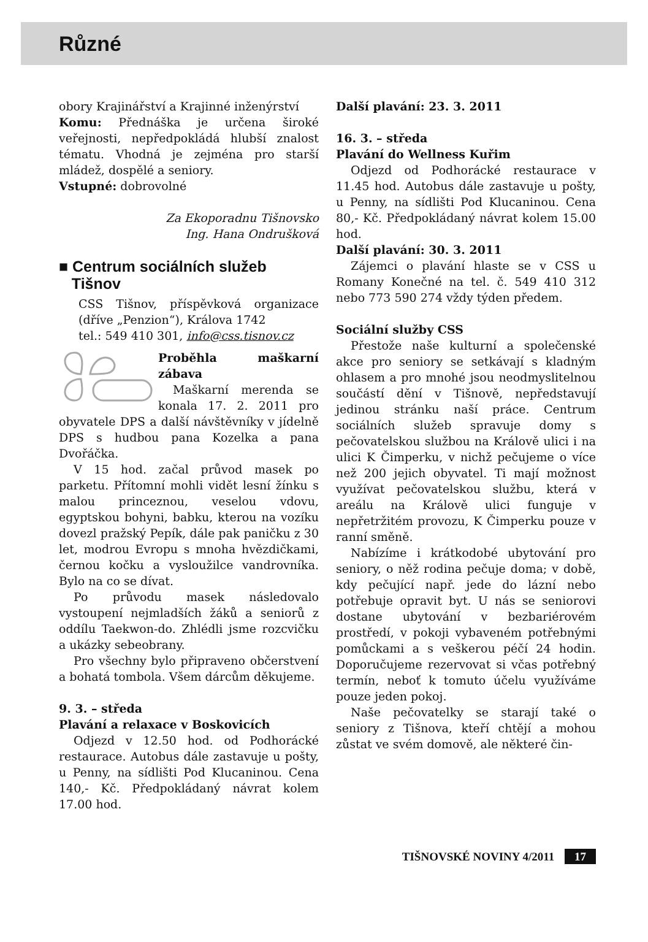Různé
obory Krajinářství a Krajinné inženýrství
Komu: Přednáška je určena široké veřejnosti, nepředpokládá hlubší znalost tématu. Vhodná je zejména pro starší mládež, dospělé a seniory.
Vstupné: dobrovolné
Za Ekoporadnu Tišnovsko
Ing. Hana Ondrušková
■ Centrum sociálních služeb
Tišnov
CSS Tišnov, příspěvková organizace (dříve „Penzion“), Králova 1742
tel.: 549 410 301, info@css.tisnov.cz
Proběhla maškarní zábava
Maškarní merenda se konala 17. 2. 2011 pro obyvatele DPS a další návštěvníky v jídelně DPS s hudbou pana Kozelka a pana Dvořáčka.
V 15 hod. začal průvod masek po parketu. Přítomní mohli vidět lesní žínku s malou princeznou, veselou vdovu, egyptskou bohyni, babku, kterou na vozíku dovezl pražský Pepík, dále pak paničku z 30 let, modrou Evropu s mnoha hvězdičkami, černou kočku a vysloužilce vandrovníka. Bylo na co se dívat.
Po průvodu masek následovalo vystoupení nejmladších žáků a seniorů z oddílu Taekwon-do. Zhlédli jsme rozcvičku a ukázky sebeobrany.
Pro všechny bylo připraveno občerstvení a bohatá tombola. Všem dárcům děkujeme.
9. 3. – středa
Plavání a relaxace v Boskovicích
Odjezd v 12.50 hod. od Podhorácké restaurace. Autobus dále zastavuje u pošty, u Penny, na sídlišti Pod Klucaninou. Cena 140,- Kč. Předpokládaný návrat kolem 17.00 hod.
Další plavání: 23. 3. 2011
16. 3. – středa
Plavání do Wellness Kuřim
Odjezd od Podhorácké restaurace v 11.45 hod. Autobus dále zastavuje u pošty, u Penny, na sídlišti Pod Klucaninou. Cena 80,- Kč. Předpokládaný návrat kolem 15.00 hod.
Další plavání: 30. 3. 2011
Zájemci o plavání hlaste se v CSS u Romany Konečné na tel. č. 549 410 312 nebo 773 590 274 vždy týden předem.
Sociální služby CSS
Přestože naše kulturní a společenské akce pro seniory se setkávají s kladným ohlasem a pro mnohé jsou neodmyslitelnou součástí dění v Tišnově, nepředstavují jedinou stránku naší práce. Centrum sociálních služeb spravuje domy s pečovatelskou službou na Králově ulici i na ulici K Čimperku, v nichž pečujeme o více než 200 jejich obyvatel. Ti mají možnost využívat pečovatelskou službu, která v areálu na Králově ulici funguje v nepřetržitém provozu, K Čimperku pouze v ranní směně.
Nabízíme i krátkodobé ubytování pro seniory, o něž rodina pečuje doma; v době, kdy pečující např. jede do lázní nebo potřebuje opravit byt. U nás se seniorovi dostane ubytování v bezbariérovém prostředí, v pokoji vybaveném potřebnými pomůckami a s veškerou péčí 24 hodin. Doporučujeme rezervovat si včas potřebný termín, neboť k tomuto účelu využíváme pouze jeden pokoj.
Naše pečovatelky se starají také o seniory z Tišnova, kteří chtějí a mohou zůstat ve svém domově, ale některé čin-
TIŠNOVSKÉ NOVINY 4/2011 17